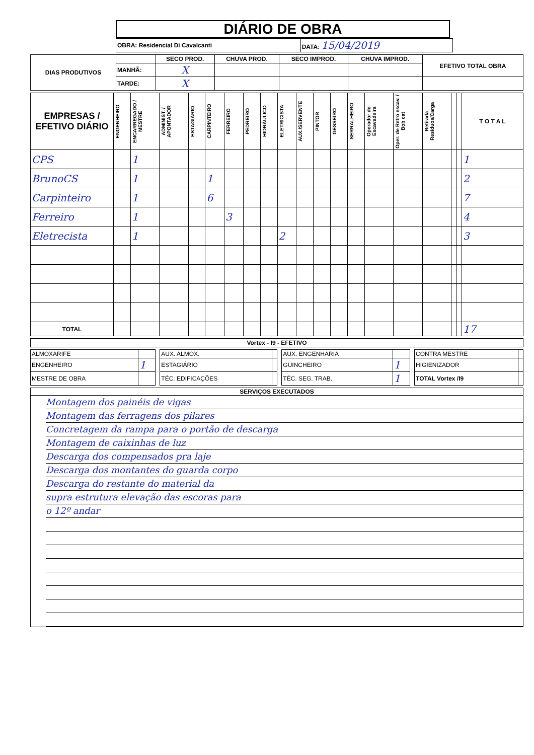DIÁRIO DE OBRA
| OBRA: Residencial Di Cavalcanti | DATA: 15/04/2019 |
| DIAS PRODUTIVOS | | SECO PROD. | CHUVA PROD. | SECO IMPROD. | CHUVA IMPROD. | EFETIVO TOTAL OBRA |
| | MANHÃ: | X | | | | |
| | TARDE: | X | | | | |
| EMPRESAS / EFETIVO DIÁRIO | ENGENHEIRO | ENCARREGADO / MESTRE | ADMINIST. / APONTADOR | ESTAGIÁRIO | CARPINTEIRO | FERREIRO | PEDREIRO | HIDRÁULICO | ELETRICISTA | AUX./SERVENTE | PINTOR | GESSEIRO | SERRALHEIRO | Operador de Escavadeira | Oper. de Retro escav. / Bob cat | Retirada Resíduos/Carga | | | T O T A L |
| --- | --- | --- | --- | --- | --- | --- | --- | --- | --- | --- | --- | --- | --- | --- | --- | --- | --- | --- | --- |
| CPS | | 1 | | | | | | | | | | | | | | | | | 1 |
| BrunoCS | | 1 | | | 1 | | | | | | | | | | | | | | 2 |
| Carpinteiro | | 1 | | | 6 | | | | | | | | | | | | | | 7 |
| Ferreiro | | 1 | | | | 3 | | | | | | | | | | | | | 4 |
| Eletrecista | | 1 | | | | | | | 2 | | | | | | | | | | 3 |
| TOTAL | | | | | | | | | | | | | | | | | | | 17 |
| Vortex - I9 - EFETIVO |
| --- |
| ALMOXARIFE | | | AUX. ALMOX. | | | AUX. ENGENHARIA | | | CONTRA MESTRE | |
| ENGENHEIRO | 1 | | ESTAGIÁRIO | | | GUINCHEIRO | 1 | | HIGIENIZADOR | |
| MESTRE DE OBRA | | | TÉC. EDIFICAÇÕES | | | TÉC. SEG. TRAB. | 1 | | TOTAL Vortex /I9 | |
SERVIÇOS EXECUTADOS
Montagem dos painéis de vigas
Montagem das ferragens dos pilares
Concretagem da rampa para o portão de descarga
Montagem de caixinhas de luz
Descarga dos compensados pra laje
Descarga dos montantes do guarda corpo
Descarga do restante do material da
supra estrutura elevação das escoras para
o 12º andar